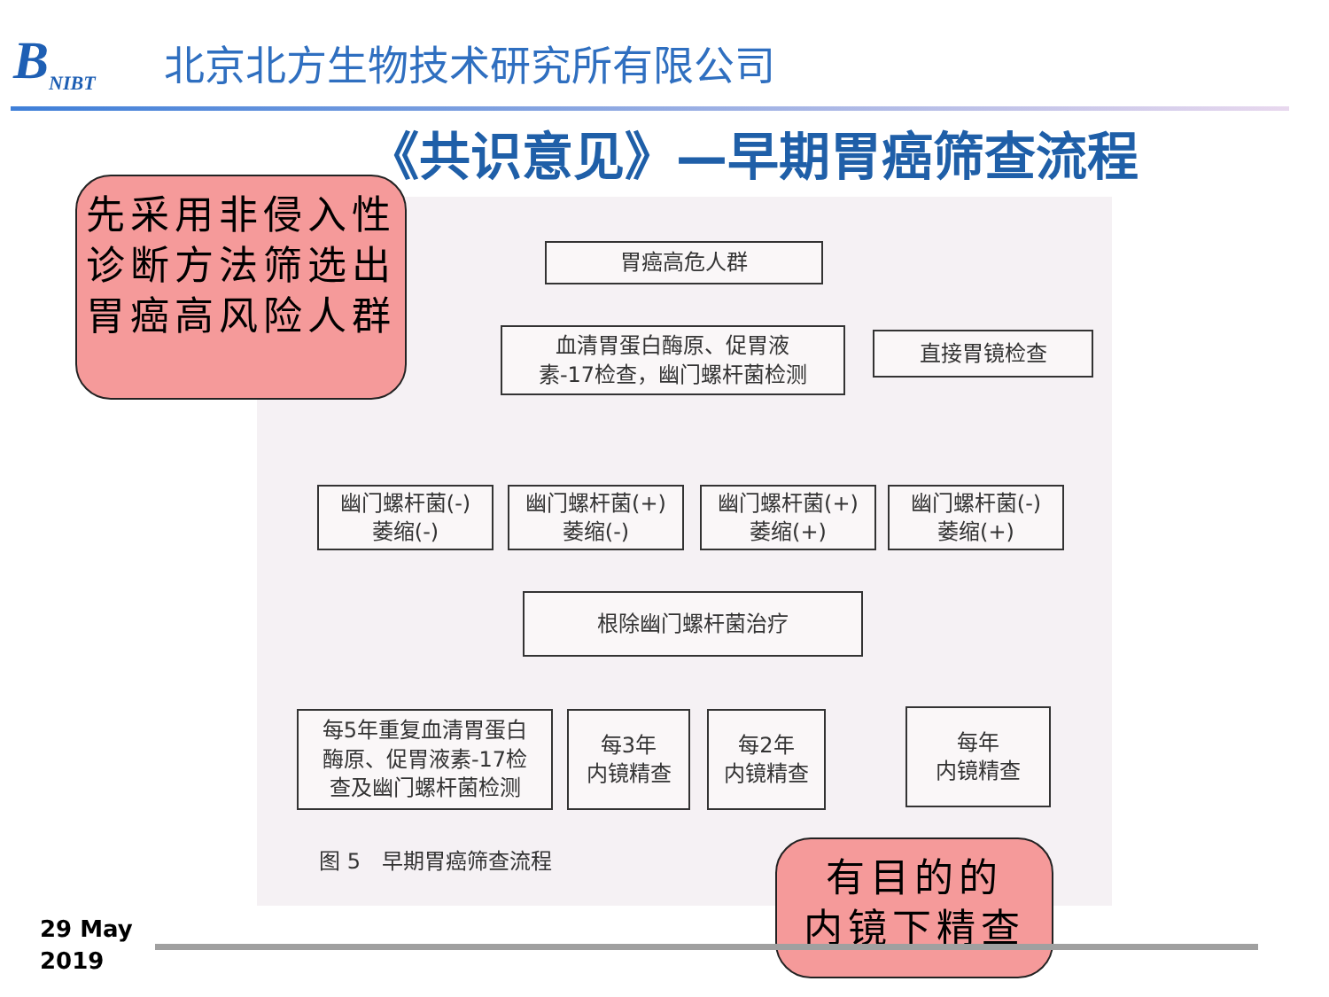B<sub>NIBT</sub>
北京北方生物技术研究所有限公司
《共识意见》—早期胃癌筛查流程
胃癌高危人群
血清胃蛋白酶原、促胃液
素-17检查，幽门螺杆菌检测
直接胃镜检查
幽门螺杆菌(-)
萎缩(-)
幽门螺杆菌(+)
萎缩(-)
幽门螺杆菌(+)
萎缩(+)
幽门螺杆菌(-)
萎缩(+)
根除幽门螺杆菌治疗
每5年重复血清胃蛋白
酶原、促胃液素-17检
查及幽门螺杆菌检测
每3年
内镜精查
每2年
内镜精查
每年
内镜精查
图 5　早期胃癌筛查流程
先采用非侵入性诊断方法筛选出胃癌高风险人群
有目的的
内镜下精查
29 May
2019